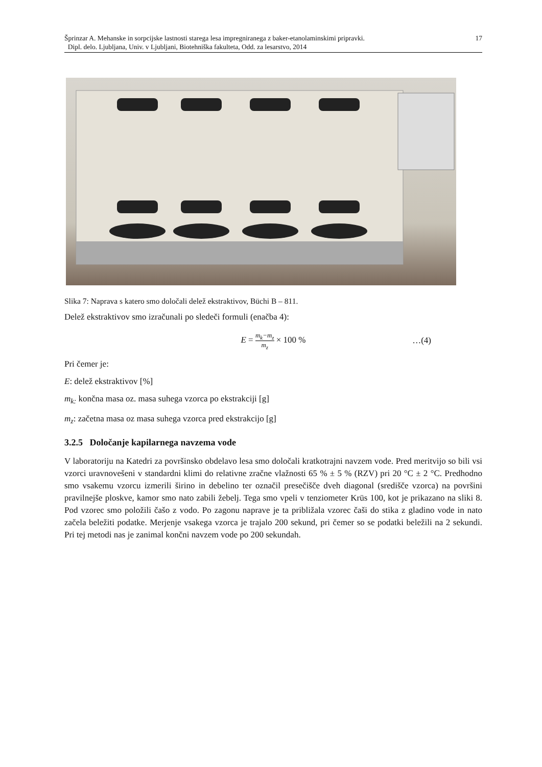17 Šprinzar A. Mehanske in sorpcijske lastnosti starega lesa impregniranega z baker-etanolaminskimi pripravki.
Dipl. delo. Ljubljana, Univ. v Ljubljani, Biotehniška fakulteta, Odd. za lesarstvo, 2014
Slika 7: Naprava s katero smo določali delež ekstraktivov, Büchi B – 811.
Delež ekstraktivov smo izračunali po sledeči formuli (enačba 4):
E = m<sub>k</sub>−m<sub>z</sub> m<sub>z</sub> × 100 %
…(4)
Pri čemer je:
E: delež ekstraktivov [%]
m<sub>k:</sub> končna masa oz. masa suhega vzorca po ekstrakciji [g]
m<sub>z</sub>: začetna masa oz masa suhega vzorca pred ekstrakcijo [g]
3.2.5 Določanje kapilarnega navzema vode
V laboratoriju na Katedri za površinsko obdelavo lesa smo določali kratkotrajni navzem vode. Pred meritvijo so bili vsi vzorci uravnovešeni v standardni klimi do relativne zračne vlažnosti 65 % ± 5 % (RZV) pri 20 °C ± 2 °C. Predhodno smo vsakemu vzorcu izmerili širino in debelino ter označil presečišče dveh diagonal (središče vzorca) na površini pravilnejše ploskve, kamor smo nato zabili žebelj. Tega smo vpeli v tenziometer Krüs 100, kot je prikazano na sliki 8. Pod vzorec smo položili čašo z vodo. Po zagonu naprave je ta približala vzorec čaši do stika z gladino vode in nato začela beležiti podatke. Merjenje vsakega vzorca je trajalo 200 sekund, pri čemer so se podatki beležili na 2 sekundi. Pri tej metodi nas je zanimal končni navzem vode po 200 sekundah.